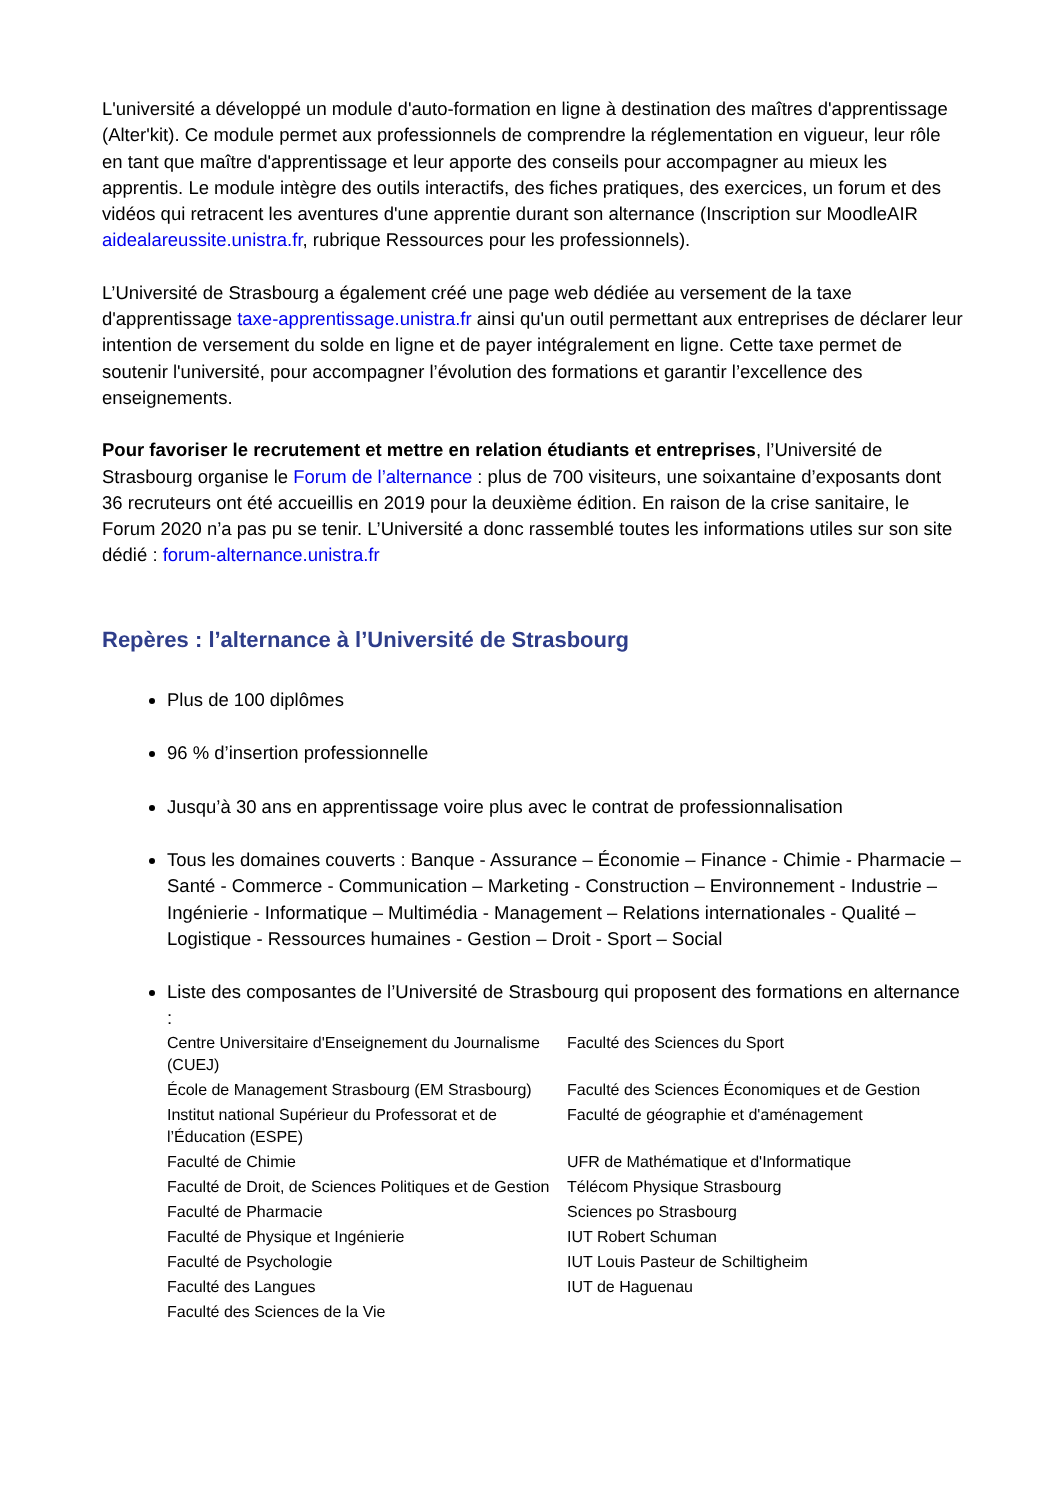L'université a développé un module d'auto-formation en ligne à destination des maîtres d'apprentissage (Alter'kit). Ce module permet aux professionnels de comprendre la réglementation en vigueur, leur rôle en tant que maître d'apprentissage et leur apporte des conseils pour accompagner au mieux les apprentis. Le module intègre des outils interactifs, des fiches pratiques, des exercices, un forum et des vidéos qui retracent les aventures d'une apprentie durant son alternance (Inscription sur MoodleAIR aidealareussite.unistra.fr, rubrique Ressources pour les professionnels).
L’Université de Strasbourg a également créé une page web dédiée au versement de la taxe d'apprentissage taxe-apprentissage.unistra.fr ainsi qu'un outil permettant aux entreprises de déclarer leur intention de versement du solde en ligne et de payer intégralement en ligne. Cette taxe permet de soutenir l'université, pour accompagner l’évolution des formations et garantir l’excellence des enseignements.
Pour favoriser le recrutement et mettre en relation étudiants et entreprises, l’Université de Strasbourg organise le Forum de l’alternance : plus de 700 visiteurs, une soixantaine d’exposants dont 36 recruteurs ont été accueillis en 2019 pour la deuxième édition. En raison de la crise sanitaire, le Forum 2020 n’a pas pu se tenir. L’Université a donc rassemblé toutes les informations utiles sur son site dédié : forum-alternance.unistra.fr
Repères : l’alternance à l’Université de Strasbourg
Plus de 100 diplômes
96 % d’insertion professionnelle
Jusqu’à 30 ans en apprentissage voire plus avec le contrat de professionnalisation
Tous les domaines couverts : Banque - Assurance – Économie – Finance - Chimie - Pharmacie – Santé - Commerce - Communication – Marketing - Construction – Environnement - Industrie – Ingénierie - Informatique – Multimédia - Management – Relations internationales - Qualité – Logistique - Ressources humaines - Gestion – Droit - Sport – Social
Liste des composantes de l’Université de Strasbourg qui proposent des formations en alternance :
| Centre Universitaire d'Enseignement du Journalisme (CUEJ) | Faculté des Sciences du Sport |
| École de Management Strasbourg (EM Strasbourg) | Faculté des Sciences Économiques et de Gestion |
| Institut national Supérieur du Professorat et de l’Éducation (ESPE) | Faculté de géographie et d'aménagement |
| Faculté de Chimie | UFR de Mathématique et d'Informatique |
| Faculté de Droit, de Sciences Politiques et de Gestion | Télécom Physique Strasbourg |
| Faculté de Pharmacie | Sciences po Strasbourg |
| Faculté de Physique et Ingénierie | IUT Robert Schuman |
| Faculté de Psychologie | IUT Louis Pasteur de Schiltigheim |
| Faculté des Langues | IUT de Haguenau |
| Faculté des Sciences de la Vie | |